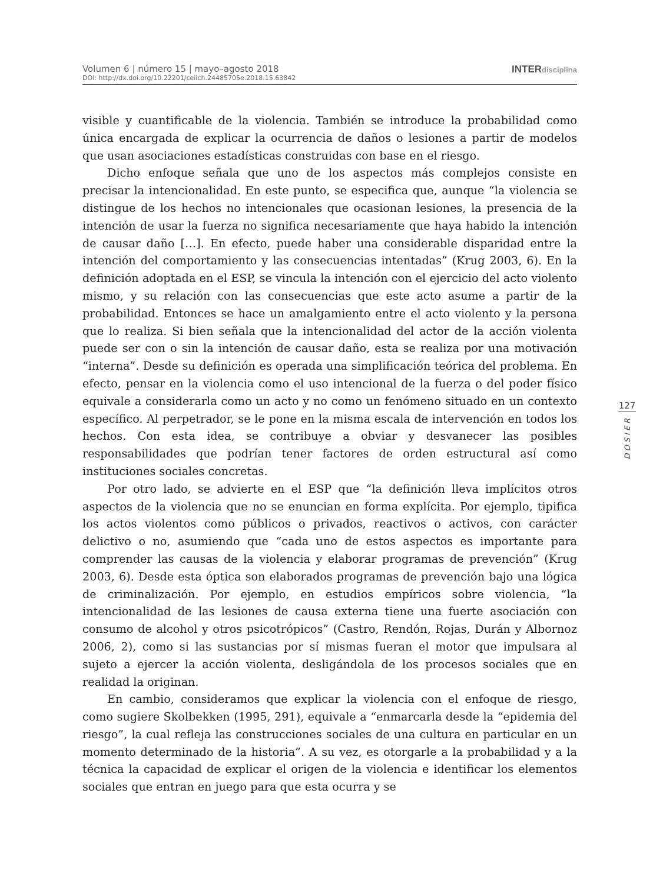Volumen 6 | número 15 | mayo–agosto 2018
DOI: http://dx.doi.org/10.22201/ceiich.24485705e.2018.15.63842
INTERdisciplina
visible y cuantificable de la violencia. También se introduce la probabilidad como única encargada de explicar la ocurrencia de daños o lesiones a partir de modelos que usan asociaciones estadísticas construidas con base en el riesgo.
Dicho enfoque señala que uno de los aspectos más complejos consiste en precisar la intencionalidad. En este punto, se especifica que, aunque “la violencia se distingue de los hechos no intencionales que ocasionan lesiones, la presencia de la intención de usar la fuerza no significa necesariamente que haya habido la intención de causar daño […]. En efecto, puede haber una considerable disparidad entre la intención del comportamiento y las consecuencias intentadas” (Krug 2003, 6). En la definición adoptada en el ESP, se vincula la intención con el ejercicio del acto violento mismo, y su relación con las consecuencias que este acto asume a partir de la probabilidad. Entonces se hace un amalgamiento entre el acto violento y la persona que lo realiza. Si bien señala que la intencionalidad del actor de la acción violenta puede ser con o sin la intención de causar daño, esta se realiza por una motivación “interna”. Desde su definición es operada una simplificación teórica del problema. En efecto, pensar en la violencia como el uso intencional de la fuerza o del poder físico equivale a considerarla como un acto y no como un fenómeno situado en un contexto específico. Al perpetrador, se le pone en la misma escala de intervención en todos los hechos. Con esta idea, se contribuye a obviar y desvanecer las posibles responsabilidades que podrían tener factores de orden estructural así como instituciones sociales concretas.
Por otro lado, se advierte en el ESP que “la definición lleva implícitos otros aspectos de la violencia que no se enuncian en forma explícita. Por ejemplo, tipifica los actos violentos como públicos o privados, reactivos o activos, con carácter delictivo o no, asumiendo que “cada uno de estos aspectos es importante para comprender las causas de la violencia y elaborar programas de prevención” (Krug 2003, 6). Desde esta óptica son elaborados programas de prevención bajo una lógica de criminalización. Por ejemplo, en estudios empíricos sobre violencia, “la intencionalidad de las lesiones de causa externa tiene una fuerte asociación con consumo de alcohol y otros psicotrópicos” (Castro, Rendón, Rojas, Durán y Albornoz 2006, 2), como si las sustancias por sí mismas fueran el motor que impulsara al sujeto a ejercer la acción violenta, desligándola de los procesos sociales que en realidad la originan.
En cambio, consideramos que explicar la violencia con el enfoque de riesgo, como sugiere Skolbekken (1995, 291), equivale a “enmarcarla desde la “epidemia del riesgo”, la cual refleja las construcciones sociales de una cultura en particular en un momento determinado de la historia”. A su vez, es otorgarle a la probabilidad y a la técnica la capacidad de explicar el origen de la violencia e identificar los elementos sociales que entran en juego para que esta ocurra y se
127
DOSIER